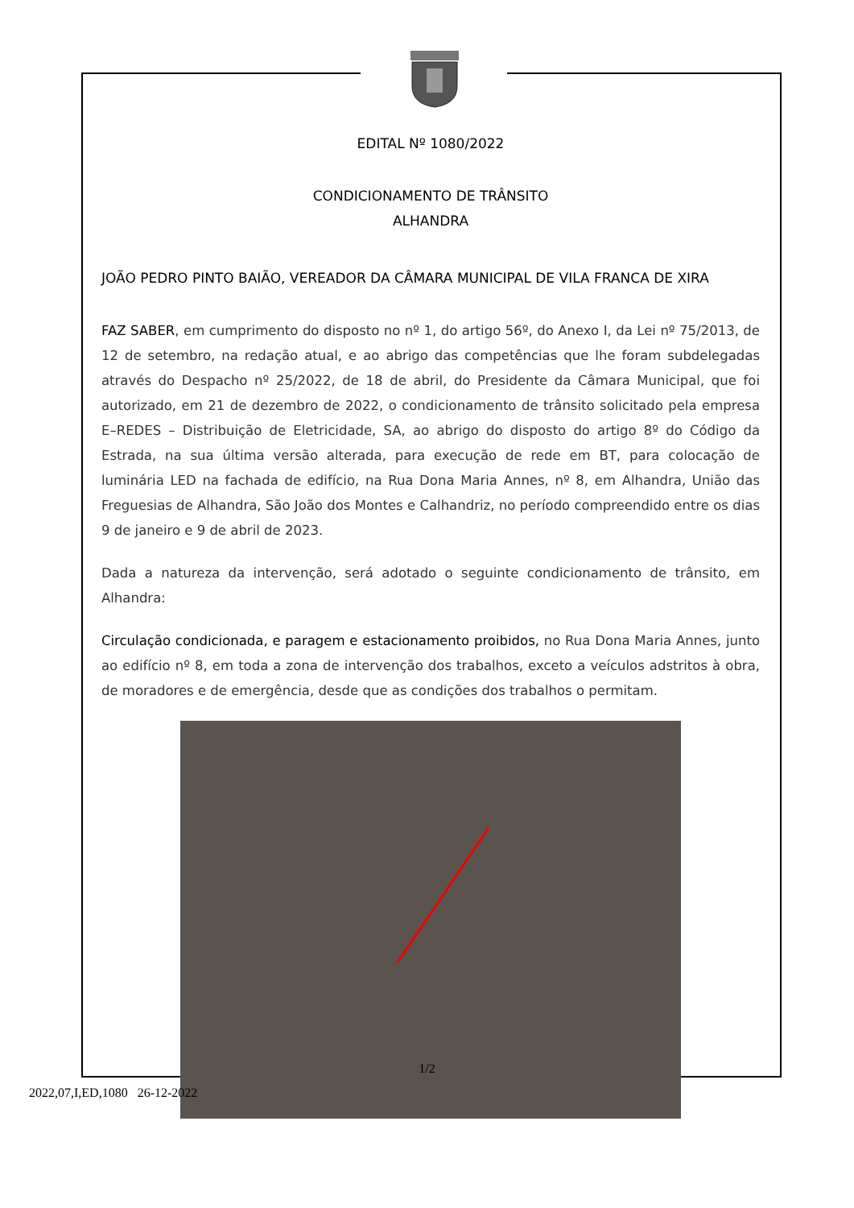EDITAL Nº 1080/2022
CONDICIONAMENTO DE TRÂNSITO
ALHANDRA
JOÃO PEDRO PINTO BAIÃO, VEREADOR DA CÂMARA MUNICIPAL DE VILA FRANCA DE XIRA
FAZ SABER, em cumprimento do disposto no nº 1, do artigo 56º, do Anexo I, da Lei nº 75/2013, de 12 de setembro, na redação atual, e ao abrigo das competências que lhe foram subdelegadas através do Despacho nº 25/2022, de 18 de abril, do Presidente da Câmara Municipal, que foi autorizado, em 21 de dezembro de 2022, o condicionamento de trânsito solicitado pela empresa E–REDES – Distribuição de Eletricidade, SA, ao abrigo do disposto do artigo 8º do Código da Estrada, na sua última versão alterada, para execução de rede em BT, para colocação de luminária LED na fachada de edifício, na Rua Dona Maria Annes, nº 8, em Alhandra, União das Freguesias de Alhandra, São João dos Montes e Calhandriz, no período compreendido entre os dias 9 de janeiro e 9 de abril de 2023.
Dada a natureza da intervenção, será adotado o seguinte condicionamento de trânsito, em Alhandra:
Circulação condicionada, e paragem e estacionamento proibidos, no Rua Dona Maria Annes, junto ao edifício nº 8, em toda a zona de intervenção dos trabalhos, exceto a veículos adstritos à obra, de moradores e de emergência, desde que as condições dos trabalhos o permitam.
1/2
2022,07,I,ED,1080 26-12-2022